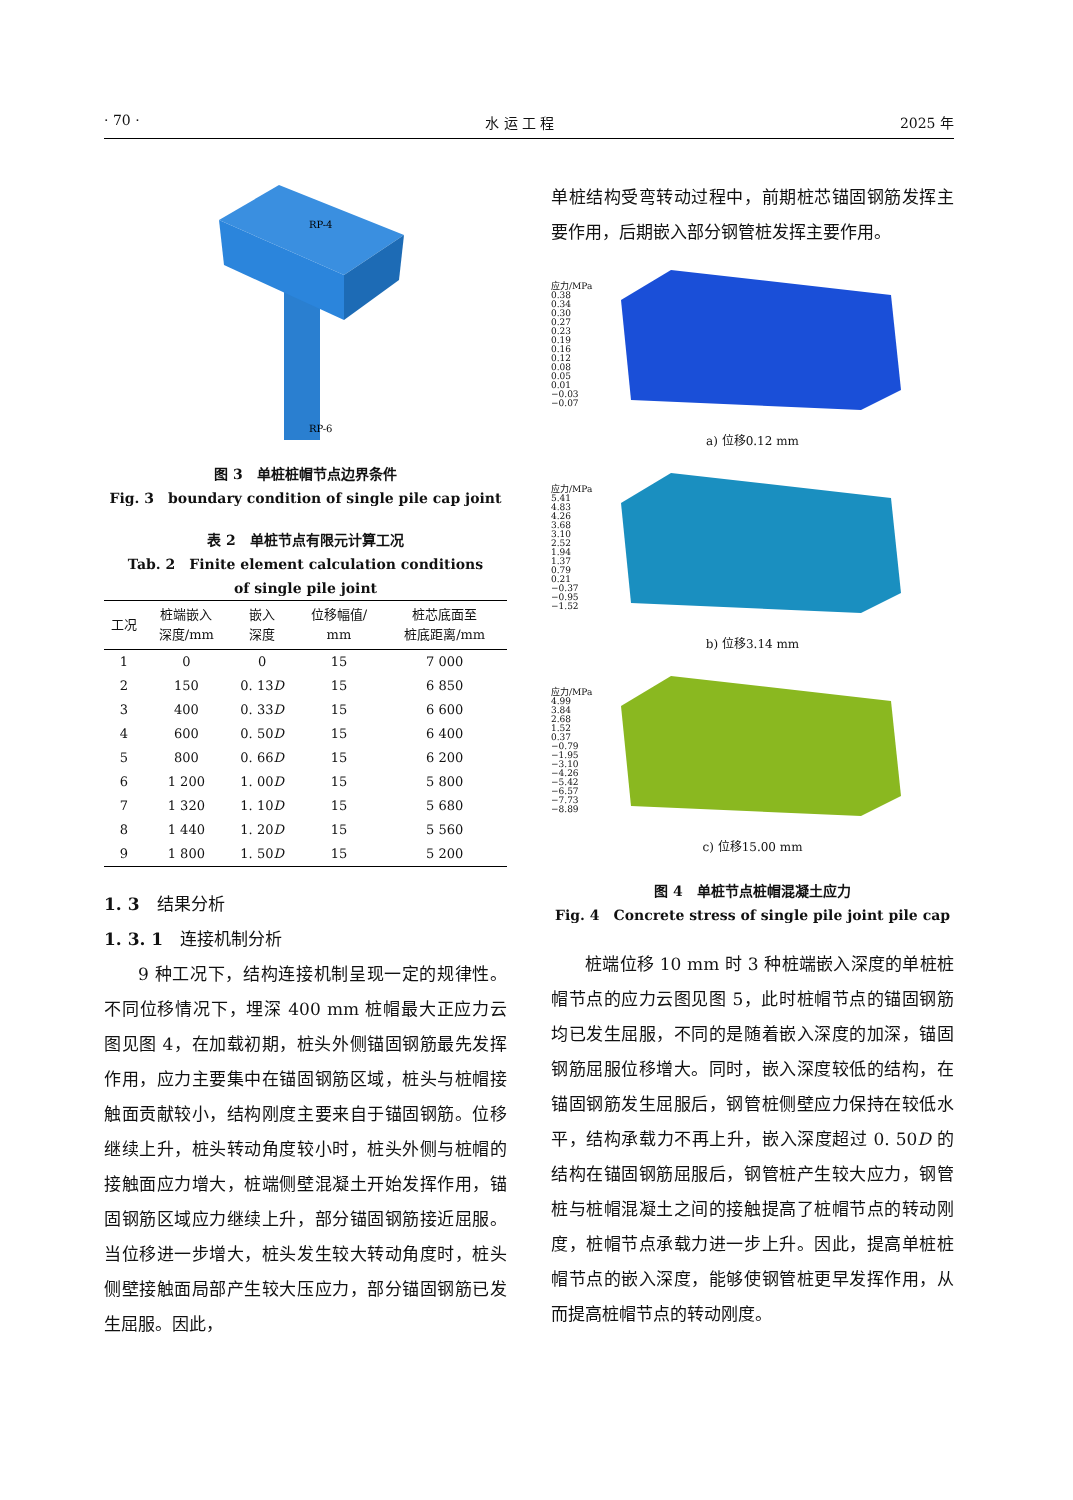· 70 · 水 运 工 程 2025 年
RP-4
RP-6
图 3　单桩桩帽节点边界条件
Fig. 3　boundary condition of single pile cap joint
表 2　单桩节点有限元计算工况
Tab. 2　Finite element calculation conditions
of single pile joint
| 工况 | 桩端嵌入 深度/mm | 嵌入 深度 | 位移幅值/ mm | 桩芯底面至 桩底距离/mm |
| --- | --- | --- | --- | --- |
| 1 | 0 | 0 | 15 | 7 000 |
| 2 | 150 | 0. 13 D | 15 | 6 850 |
| 3 | 400 | 0. 33 D | 15 | 6 600 |
| 4 | 600 | 0. 50 D | 15 | 6 400 |
| 5 | 800 | 0. 66 D | 15 | 6 200 |
| 6 | 1 200 | 1. 00 D | 15 | 5 800 |
| 7 | 1 320 | 1. 10 D | 15 | 5 680 |
| 8 | 1 440 | 1. 20 D | 15 | 5 560 |
| 9 | 1 800 | 1. 50 D | 15 | 5 200 |
1. 3　结果分析
1. 3. 1　连接机制分析
9 种工况下，结构连接机制呈现一定的规律性。不同位移情况下，埋深 400 mm 桩帽最大正应力云图见图 4，在加载初期，桩头外侧锚固钢筋最先发挥作用，应力主要集中在锚固钢筋区域，桩头与桩帽接触面贡献较小，结构刚度主要来自于锚固钢筋。位移继续上升，桩头转动角度较小时，桩头外侧与桩帽的接触面应力增大，桩端侧壁混凝土开始发挥作用，锚固钢筋区域应力继续上升，部分锚固钢筋接近屈服。当位移进一步增大，桩头发生较大转动角度时，桩头侧壁接触面局部产生较大压应力，部分锚固钢筋已发生屈服。因此，
单桩结构受弯转动过程中，前期桩芯锚固钢筋发挥主要作用，后期嵌入部分钢管桩发挥主要作用。
应力/MPa
0.38
0.34
0.30
0.27
0.23
0.19
0.16
0.12
0.08
0.05
0.01
−0.03
−0.07
a) 位移0.12 mm
应力/MPa
5.41
4.83
4.26
3.68
3.10
2.52
1.94
1.37
0.79
0.21
−0.37
−0.95
−1.52
b) 位移3.14 mm
应力/MPa
4.99
3.84
2.68
1.52
0.37
−0.79
−1.95
−3.10
−4.26
−5.42
−6.57
−7.73
−8.89
c) 位移15.00 mm
图 4　单桩节点桩帽混凝土应力
Fig. 4　Concrete stress of single pile joint pile cap
桩端位移 10 mm 时 3 种桩端嵌入深度的单桩桩帽节点的应力云图见图 5，此时桩帽节点的锚固钢筋均已发生屈服，不同的是随着嵌入深度的加深，锚固钢筋屈服位移增大。同时，嵌入深度较低的结构，在锚固钢筋发生屈服后，钢管桩侧壁应力保持在较低水平，结构承载力不再上升，嵌入深度超过 0. 50D 的结构在锚固钢筋屈服后，钢管桩产生较大应力，钢管桩与桩帽混凝土之间的接触提高了桩帽节点的转动刚度，桩帽节点承载力进一步上升。因此，提高单桩桩帽节点的嵌入深度，能够使钢管桩更早发挥作用，从而提高桩帽节点的转动刚度。